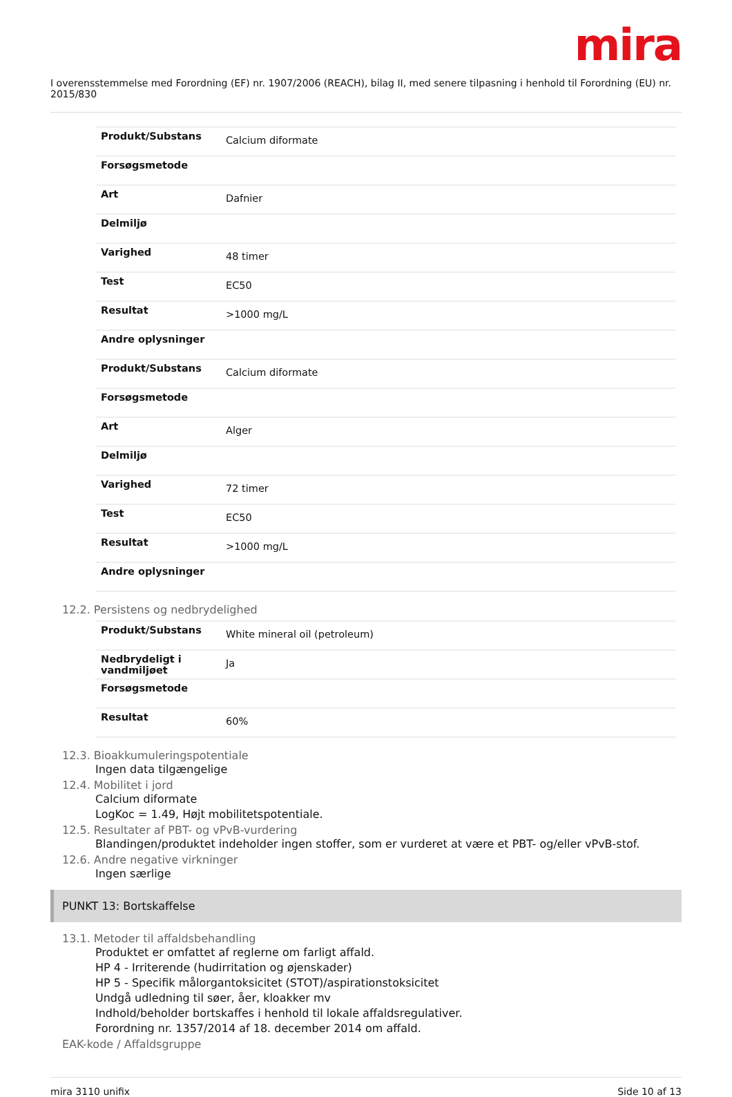mira
I overensstemmelse med Forordning (EF) nr. 1907/2006 (REACH), bilag II, med senere tilpasning i henhold til Forordning (EU) nr. 2015/830
| Produkt/Substans | Calcium diformate |
| Forsøgsmetode | |
| Art | Dafnier |
| Delmiljø | |
| Varighed | 48 timer |
| Test | EC50 |
| Resultat | >1000 mg/L |
| Andre oplysninger | |
| Produkt/Substans | Calcium diformate |
| Forsøgsmetode | |
| Art | Alger |
| Delmiljø | |
| Varighed | 72 timer |
| Test | EC50 |
| Resultat | >1000 mg/L |
| Andre oplysninger | |
12.2. Persistens og nedbrydelighed
| Produkt/Substans | White mineral oil (petroleum) |
| Nedbrydeligt i vandmiljøet | Ja |
| Forsøgsmetode | |
| Resultat | 60% |
12.3. Bioakkumuleringspotentiale
Ingen data tilgængelige
12.4. Mobilitet i jord
Calcium diformate
LogKoc = 1.49, Højt mobilitetspotentiale.
12.5. Resultater af PBT- og vPvB-vurdering
Blandingen/produktet indeholder ingen stoffer, som er vurderet at være et PBT- og/eller vPvB-stof.
12.6. Andre negative virkninger
Ingen særlige
PUNKT 13: Bortskaffelse
13.1. Metoder til affaldsbehandling
Produktet er omfattet af reglerne om farligt affald.
HP 4 - Irriterende (hudirritation og øjenskader)
HP 5 - Specifik målorgantoksicitet (STOT)/aspirationstoksicitet
Undgå udledning til søer, åer, kloakker mv
Indhold/beholder bortskaffes i henhold til lokale affaldsregulativer.
Forordning nr. 1357/2014 af 18. december 2014 om affald.
EAK-kode / Affaldsgruppe
mira 3110 unifix Side 10 af 13